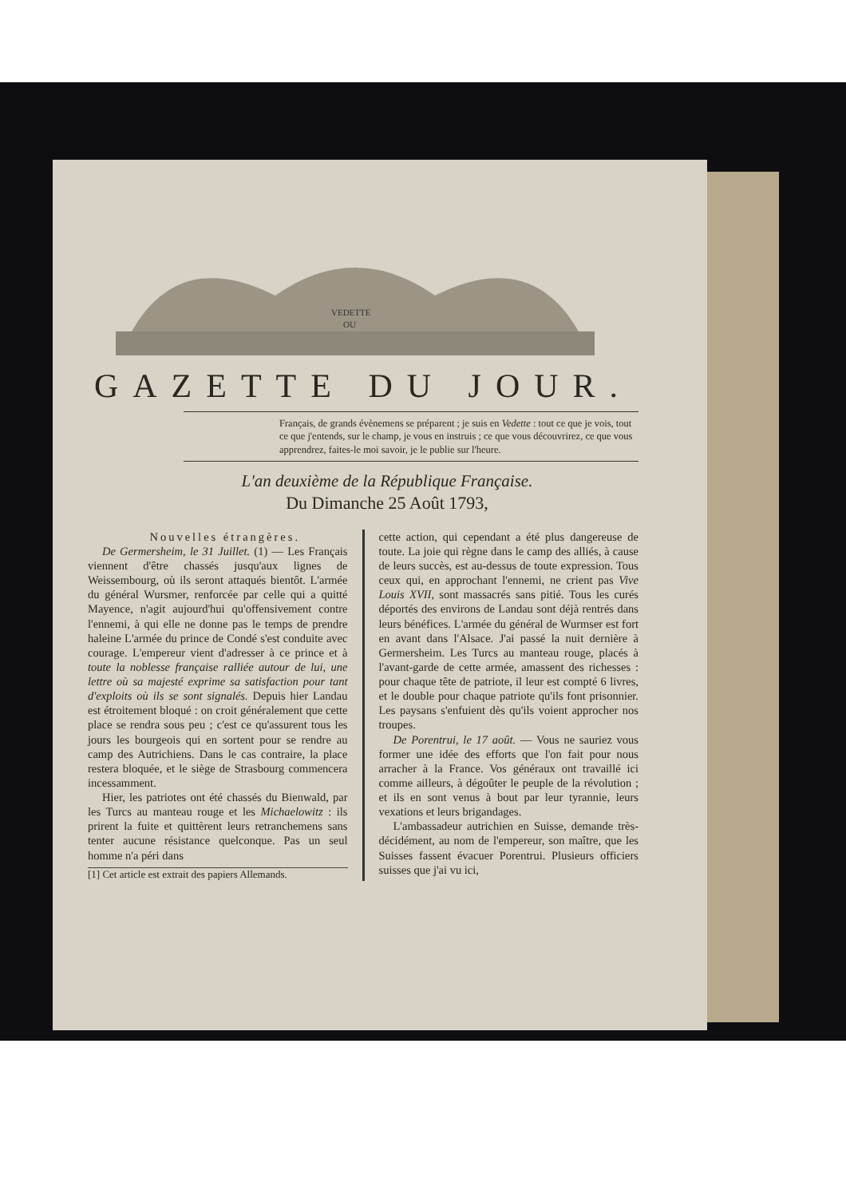VEDETTE
OU
GAZETTE DU JOUR.
Français, de grands évènemens se préparent ; je suis en Vedette : tout ce que je vois, tout ce que j'entends, sur le champ, je vous en instruis ; ce que vous découvrirez, ce que vous apprendrez, faites-le moi savoir, je le publie sur l'heure.
L'an deuxième de la République Française.
Du Dimanche 25 Août 1793,
Nouvelles étrangères.
De Germersheim, le 31 Juillet. (1) — Les Français viennent d'être chassés jusqu'aux lignes de Weissembourg, où ils seront attaqués bientôt. L'armée du général Wursmer, renforcée par celle qui a quitté Mayence, n'agit aujourd'hui qu'offensivement contre l'ennemi, à qui elle ne donne pas le temps de prendre haleine L'armée du prince de Condé s'est conduite avec courage. L'empereur vient d'adresser à ce prince et à toute la noblesse française ralliée autour de lui, une lettre où sa majesté exprime sa satisfaction pour tant d'exploits où ils se sont signalés. Depuis hier Landau est étroitement bloqué : on croit généralement que cette place se rendra sous peu ; c'est ce qu'assurent tous les jours les bourgeois qui en sortent pour se rendre au camp des Autrichiens. Dans le cas contraire, la place restera bloquée, et le siège de Strasbourg commencera incessamment.
Hier, les patriotes ont été chassés du Bienwald, par les Turcs au manteau rouge et les Michaelowitz : ils prirent la fuite et quittèrent leurs retranchemens sans tenter aucune résistance quelconque. Pas un seul homme n'a péri dans
[1] Cet article est extrait des papiers Allemands.
cette action, qui cependant a été plus dangereuse de toute. La joie qui règne dans le camp des alliés, à cause de leurs succès, est au-dessus de toute expression. Tous ceux qui, en approchant l'ennemi, ne crient pas Vive Louis XVII, sont massacrés sans pitié. Tous les curés déportés des environs de Landau sont déjà rentrés dans leurs bénéfices. L'armée du général de Wurmser est fort en avant dans l'Alsace. J'ai passé la nuit dernière à Germersheim. Les Turcs au manteau rouge, placés à l'avant-garde de cette armée, amassent des richesses : pour chaque tête de patriote, il leur est compté 6 livres, et le double pour chaque patriote qu'ils font prisonnier. Les paysans s'enfuient dès qu'ils voient approcher nos troupes.
De Porentrui, le 17 août. — Vous ne sauriez vous former une idée des efforts que l'on fait pour nous arracher à la France. Vos généraux ont travaillé ici comme ailleurs, à dégoûter le peuple de la révolution ; et ils en sont venus à bout par leur tyrannie, leurs vexations et leurs brigandages.
L'ambassadeur autrichien en Suisse, demande très-décidément, au nom de l'empereur, son maître, que les Suisses fassent évacuer Porentrui. Plusieurs officiers suisses que j'ai vu ici,